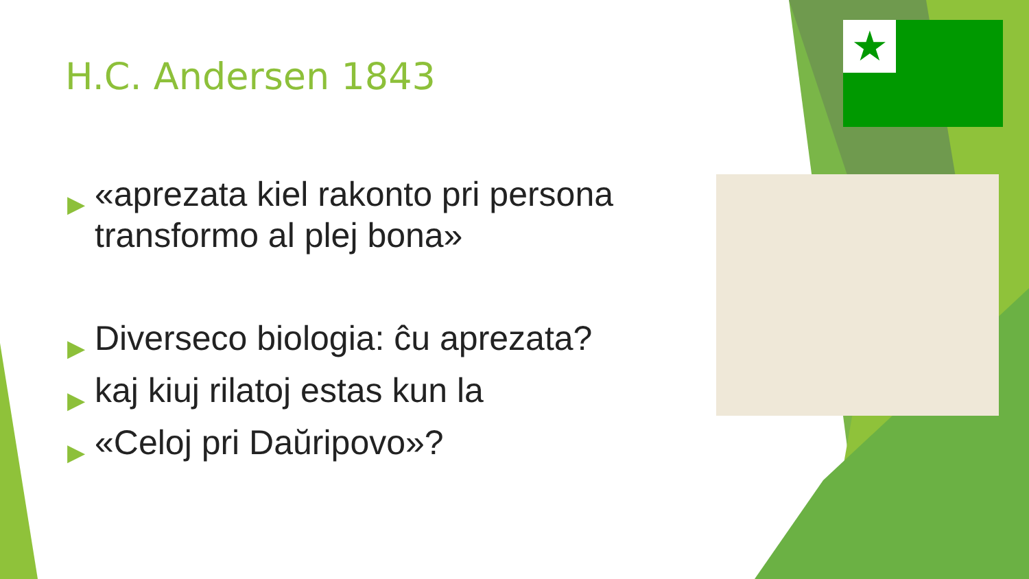H.C. Andersen 1843
▶ «aprezata kiel rakonto pri persona transformo al plej bona»
▶ Diverseco biologia: ĉu aprezata?
▶ kaj kiuj rilatoj estas kun la
▶ «Celoj pri Daŭripovo»?
★